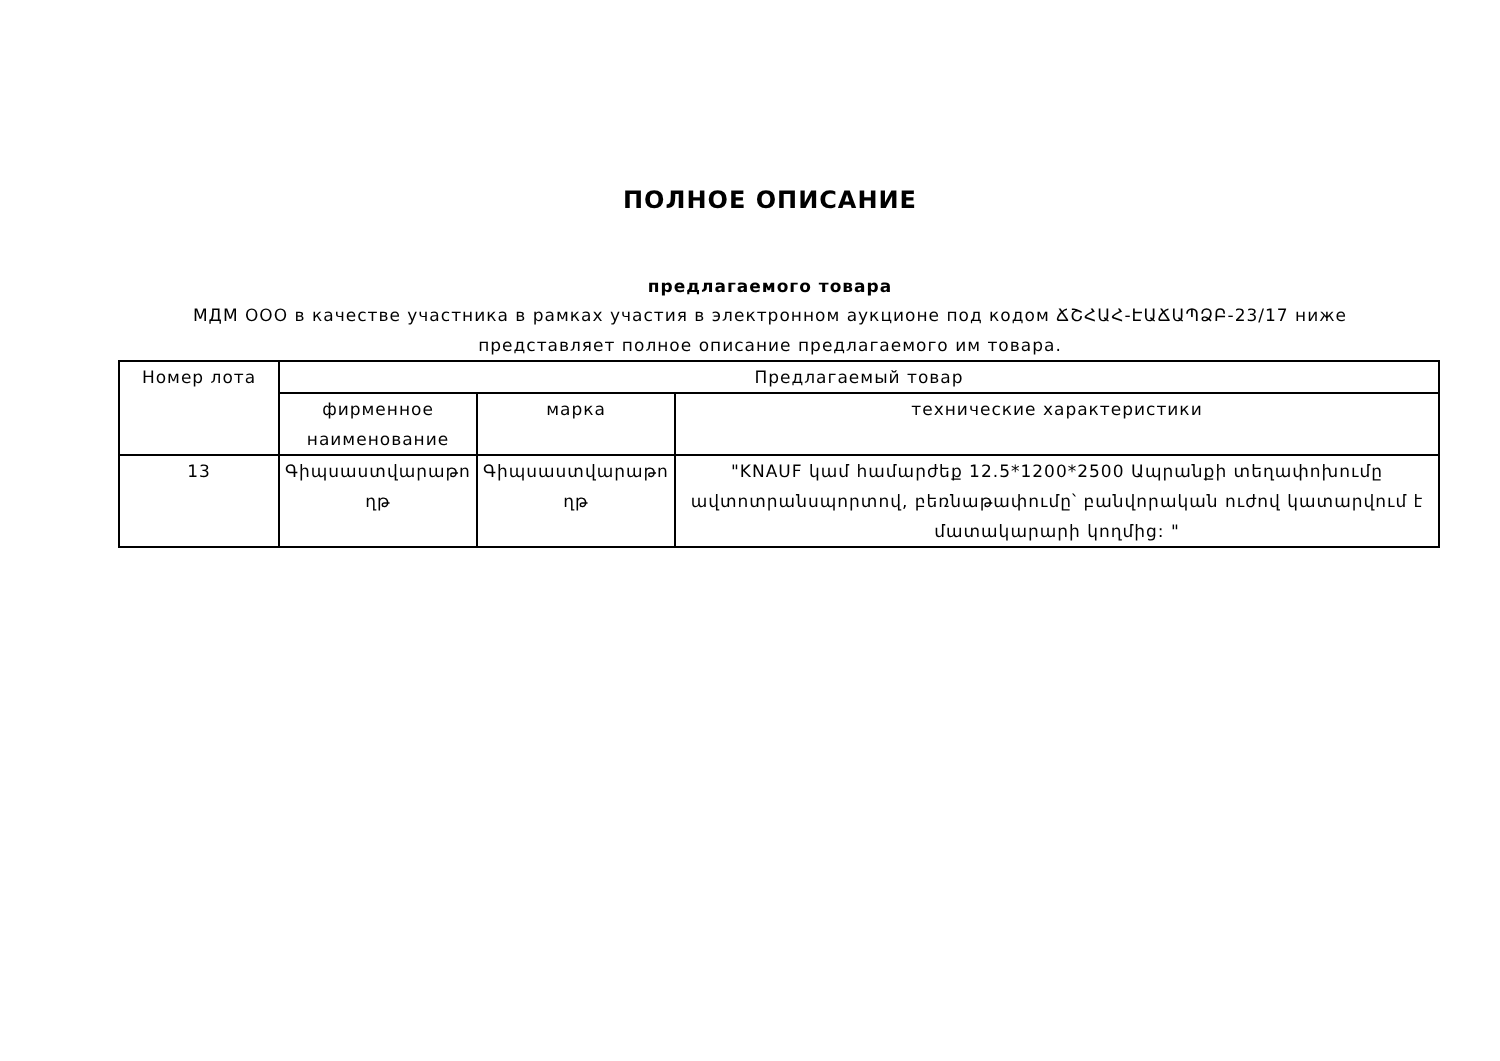ПОЛНОЕ ОПИСАНИЕ
предлагаемого товара
МДМ ООО в качестве участника в рамках участия в электронном аукционе под кодом ՃՇՀԱՀ-ԷԱՃԱՊՁԲ-23/17 ниже
представляет полное описание предлагаемого им товара.
| Номер лота | Предлагаемый товар | | |
| --- | --- | --- | --- |
| | фирменное наименование | марка | технические характеристики |
| 13 | Գիպսաստվարաթո ղթ | Գիպսաստվարաթո ղթ | "KNAUF կամ համարժեք 12.5*1200*2500 Ապրանքի տեղափոխումը ավտոտրանսպորտով, բեռնաթափումը՝ բանվորական ուժով կատարվում է մատակարարի կողմից: " |